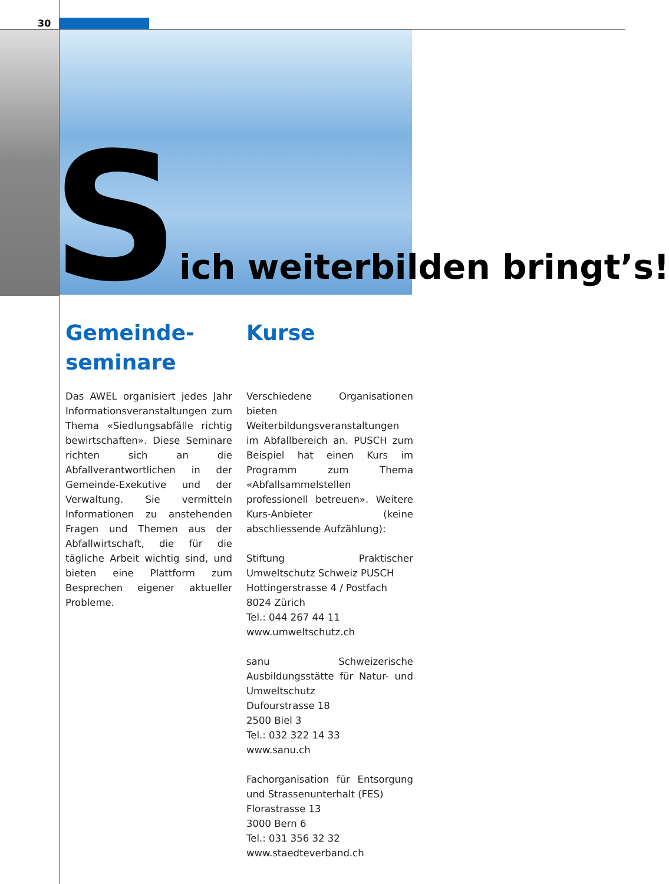30
Sich weiterbilden bringt’s!
Gemeinde-
seminare
Das AWEL organisiert jedes Jahr Informationsveranstaltungen zum Thema «Siedlungsabfälle richtig bewirtschaften». Diese Seminare richten sich an die Abfallverantwortlichen in der Gemeinde-Exekutive und der Verwaltung. Sie vermitteln Informationen zu anstehenden Fragen und Themen aus der Abfallwirtschaft, die für die tägliche Arbeit wichtig sind, und bieten eine Plattform zum Besprechen eigener aktueller Probleme.
Kurse
Verschiedene Organisationen bieten Weiterbildungsveranstaltungen im Abfallbereich an. PUSCH zum Beispiel hat einen Kurs im Programm zum Thema «Abfallsammelstellen professionell betreuen». Weitere Kurs-Anbieter (keine abschliessende Aufzählung):
Stiftung Praktischer Umweltschutz Schweiz PUSCH
Hottingerstrasse 4 / Postfach
8024 Zürich
Tel.: 044 267 44 11
www.umweltschutz.ch
sanu Schweizerische Ausbildungsstätte für Natur- und Umweltschutz
Dufourstrasse 18
2500 Biel 3
Tel.: 032 322 14 33
www.sanu.ch
Fachorganisation für Entsorgung und Strassenunterhalt (FES)
Florastrasse 13
3000 Bern 6
Tel.: 031 356 32 32
www.staedteverband.ch